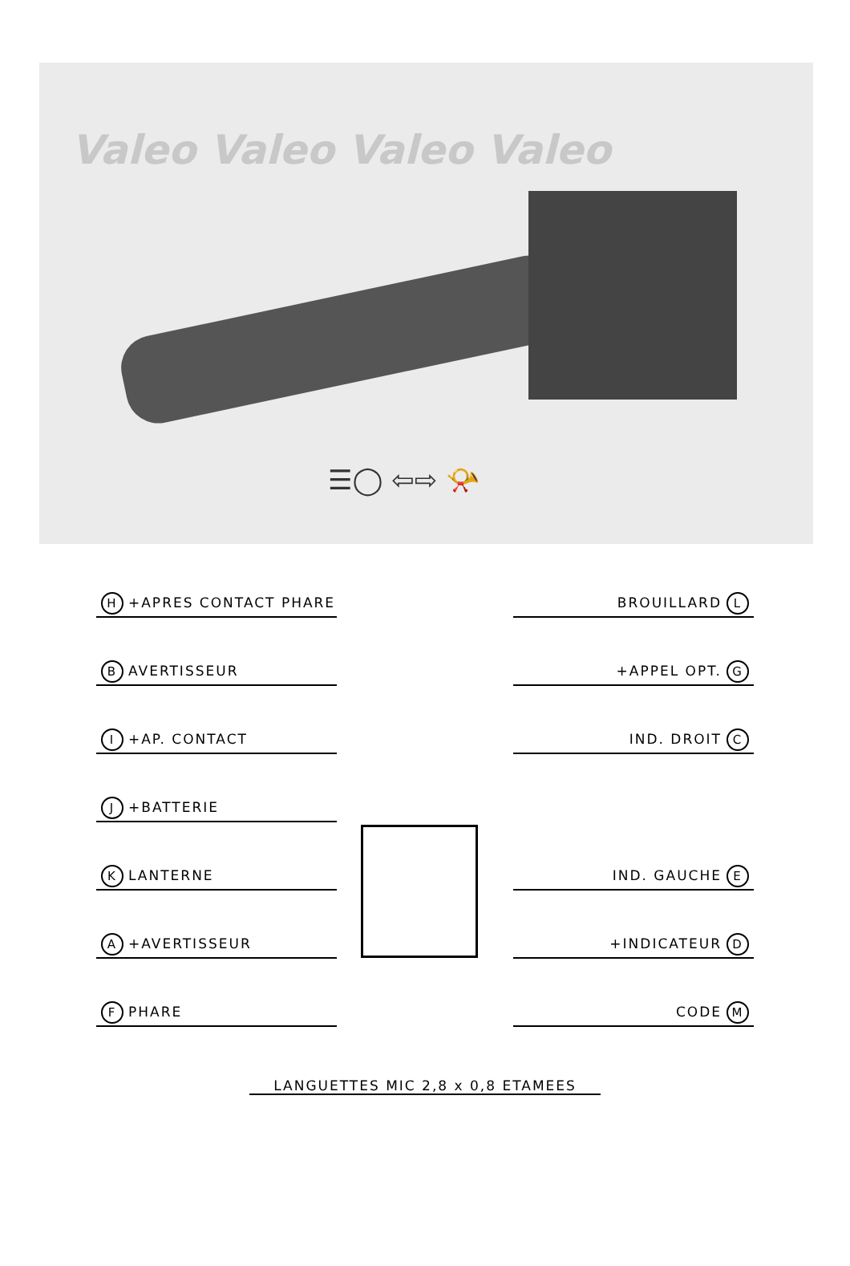Valeo Valeo Valeo Valeo
☰◯ ⇦⇨ 📯
H +APRES CONTACT PHARE BROUILLARD L
B AVERTISSEUR +APPEL OPT. G
I +AP. CONTACT IND. DROIT C
J +BATTERIE
K LANTERNE IND. GAUCHE E
A +AVERTISSEUR +INDICATEUR D
F PHARE CODE M
LANGUETTES MIC 2,8 x 0,8 ETAMEES